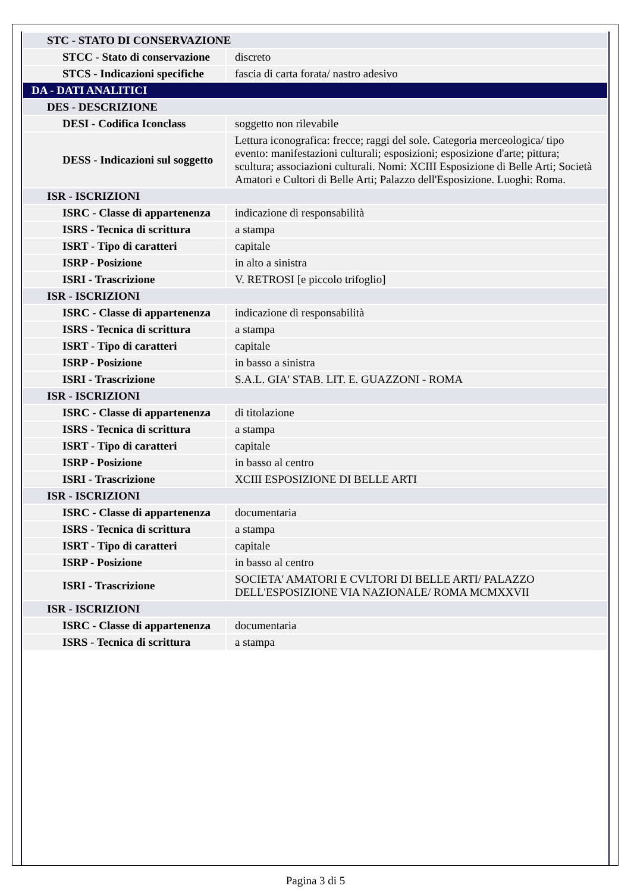| STC - STATO DI CONSERVAZIONE | |
| STCC - Stato di conservazione | discreto |
| STCS - Indicazioni specifiche | fascia di carta forata/ nastro adesivo |
| DA - DATI ANALITICI | |
| DES - DESCRIZIONE | |
| DESI - Codifica Iconclass | soggetto non rilevabile |
| DESS - Indicazioni sul soggetto | Lettura iconografica: frecce; raggi del sole. Categoria merceologica/ tipo evento: manifestazioni culturali; esposizioni; esposizione d'arte; pittura; scultura; associazioni culturali. Nomi: XCIII Esposizione di Belle Arti; Società Amatori e Cultori di Belle Arti; Palazzo dell'Esposizione. Luoghi: Roma. |
| ISR - ISCRIZIONI | |
| ISRC - Classe di appartenenza | indicazione di responsabilità |
| ISRS - Tecnica di scrittura | a stampa |
| ISRT - Tipo di caratteri | capitale |
| ISRP - Posizione | in alto a sinistra |
| ISRI - Trascrizione | V. RETROSI [e piccolo trifoglio] |
| ISR - ISCRIZIONI | |
| ISRC - Classe di appartenenza | indicazione di responsabilità |
| ISRS - Tecnica di scrittura | a stampa |
| ISRT - Tipo di caratteri | capitale |
| ISRP - Posizione | in basso a sinistra |
| ISRI - Trascrizione | S.A.L. GIA' STAB. LIT. E. GUAZZONI - ROMA |
| ISR - ISCRIZIONI | |
| ISRC - Classe di appartenenza | di titolazione |
| ISRS - Tecnica di scrittura | a stampa |
| ISRT - Tipo di caratteri | capitale |
| ISRP - Posizione | in basso al centro |
| ISRI - Trascrizione | XCIII ESPOSIZIONE DI BELLE ARTI |
| ISR - ISCRIZIONI | |
| ISRC - Classe di appartenenza | documentaria |
| ISRS - Tecnica di scrittura | a stampa |
| ISRT - Tipo di caratteri | capitale |
| ISRP - Posizione | in basso al centro |
| ISRI - Trascrizione | SOCIETA' AMATORI E CVLTORI DI BELLE ARTI/ PALAZZO DELL'ESPOSIZIONE VIA NAZIONALE/ ROMA MCMXXVII |
| ISR - ISCRIZIONI | |
| ISRC - Classe di appartenenza | documentaria |
| ISRS - Tecnica di scrittura | a stampa |
Pagina 3 di 5